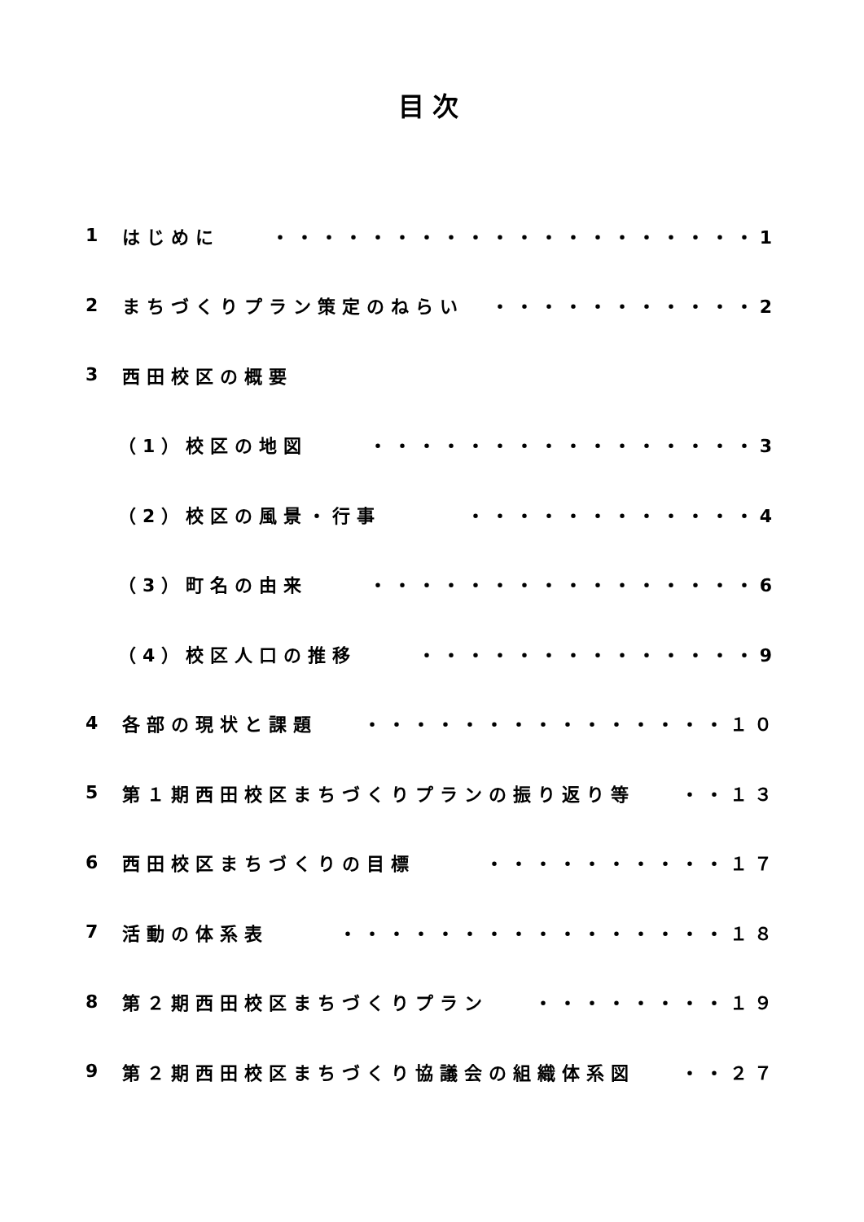目次
1 はじめに ・・・・・・・・・・・・・・・・・・・・1
2 まちづくりプラン策定のねらい ・・・・・・・・・・・2
3 西田校区の概要
（1）校区の地図 ・・・・・・・・・・・・・・・・3
（2）校区の風景・行事 ・・・・・・・・・・・・4
（3）町名の由来 ・・・・・・・・・・・・・・・・6
（4）校区人口の推移 ・・・・・・・・・・・・・・9
4 各部の現状と課題 ・・・・・・・・・・・・・・・１０
5 第１期西田校区まちづくりプランの振り返り等 ・・１３
6 西田校区まちづくりの目標 ・・・・・・・・・・１７
7 活動の体系表 ・・・・・・・・・・・・・・・・１８
8 第２期西田校区まちづくりプラン ・・・・・・・・１９
9 第２期西田校区まちづくり協議会の組織体系図 ・・２７